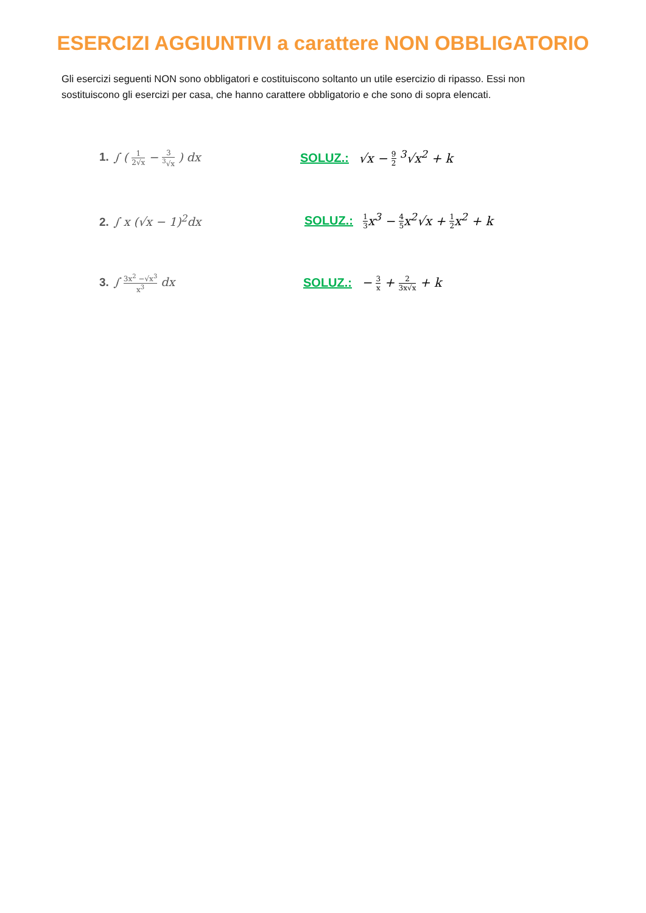ESERCIZI AGGIUNTIVI a carattere NON OBBLIGATORIO
Gli esercizi seguenti NON sono obbligatori e costituiscono soltanto un utile esercizio di ripasso. Essi non sostituiscono gli esercizi per casa, che hanno carattere obbligatorio e che sono di sopra elencati.
1. ∫ ( 1 2√x − 3<sup>3</sup>√x ) dx SOLUZ.: √x − 9 2 <sup>3</sup>√x<sup>2</sup> + k
2. ∫ x (√x − 1)<sup>2</sup>dx
SOLUZ.: 1 3x<sup>3</sup> − 4 5x<sup>2</sup>√x + 1 2x<sup>2</sup> + k
3. ∫ 3x<sup>2</sup> −√x<sup>3</sup> x<sup>3</sup> dx SOLUZ.: − 3 x + 2 3x√x + k